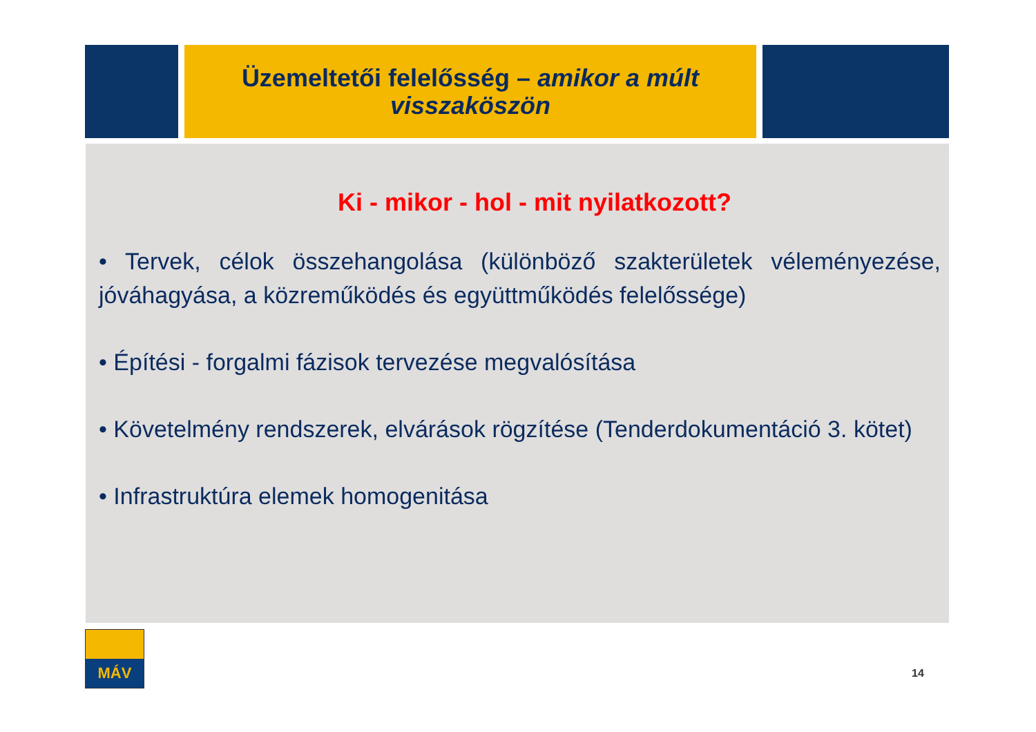Üzemeltetői felelősség – amikor a múlt visszaköszön
Ki - mikor - hol - mit nyilatkozott?
• Tervek, célok összehangolása (különböző szakterületek véleményezése, jóváhagyása, a közreműködés és együttműködés felelőssége)
• Építési - forgalmi fázisok tervezése megvalósítása
• Követelmény rendszerek, elvárások rögzítése (Tenderdokumentáció 3. kötet)
• Infrastruktúra elemek homogenitása
MÁV
14